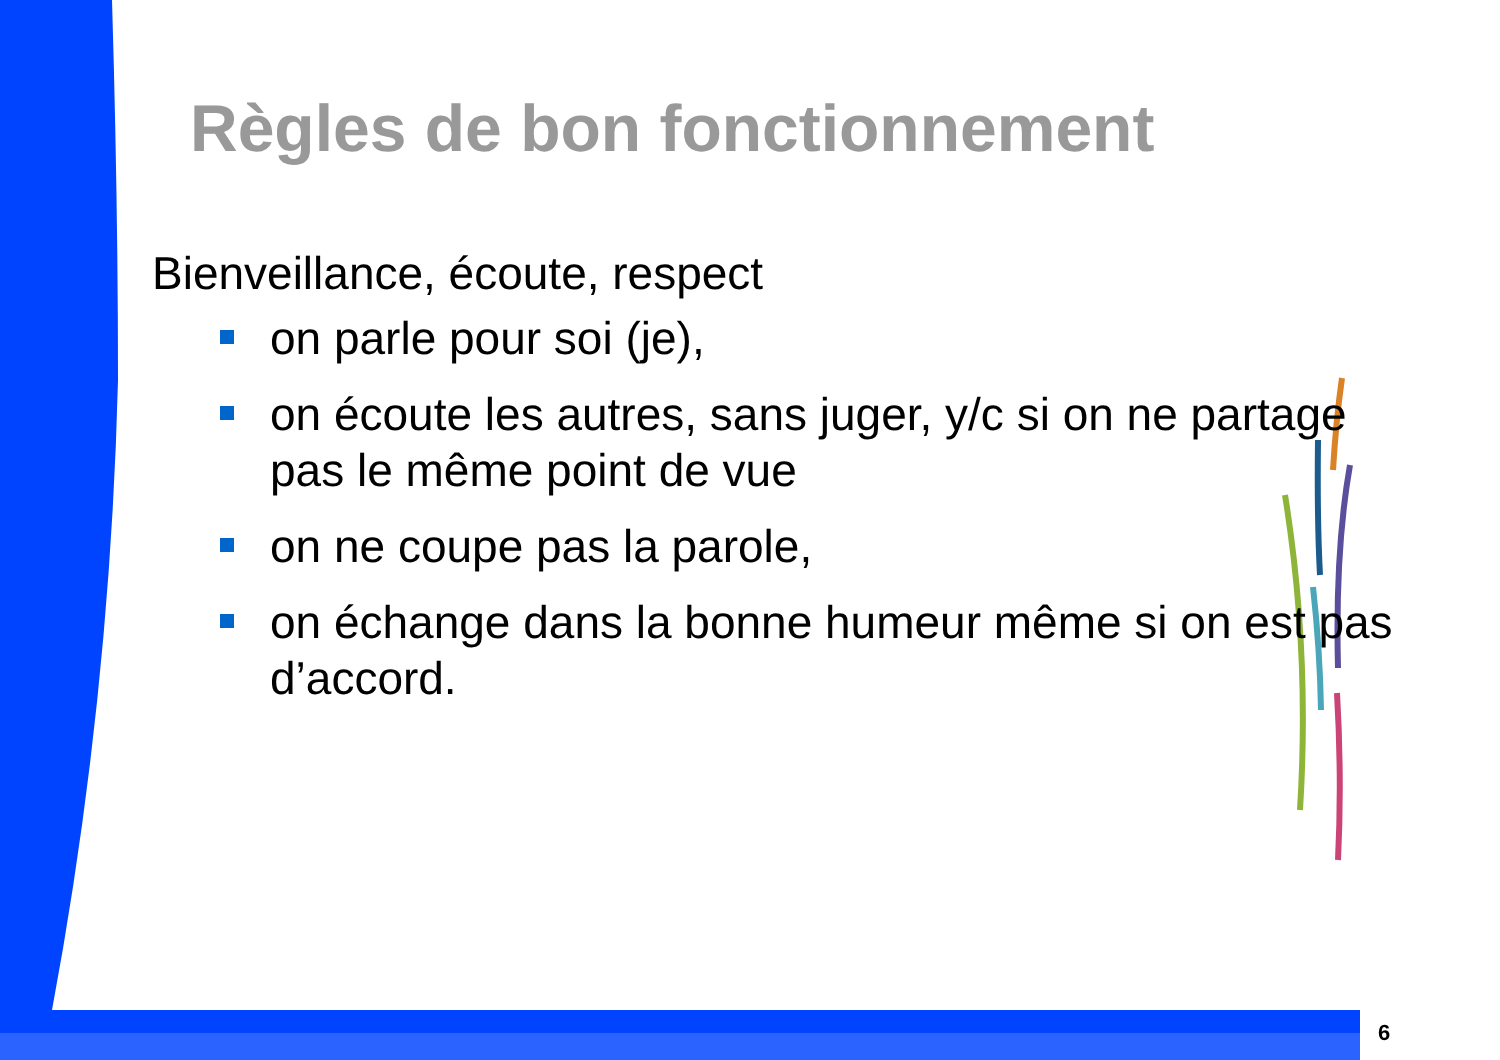Règles de bon fonctionnement
Bienveillance, écoute, respect
on parle pour soi (je),
on écoute les autres, sans juger, y/c si on ne partage pas le même point de vue
on ne coupe pas la parole,
on échange dans la bonne humeur même si on est pas d’accord.
6